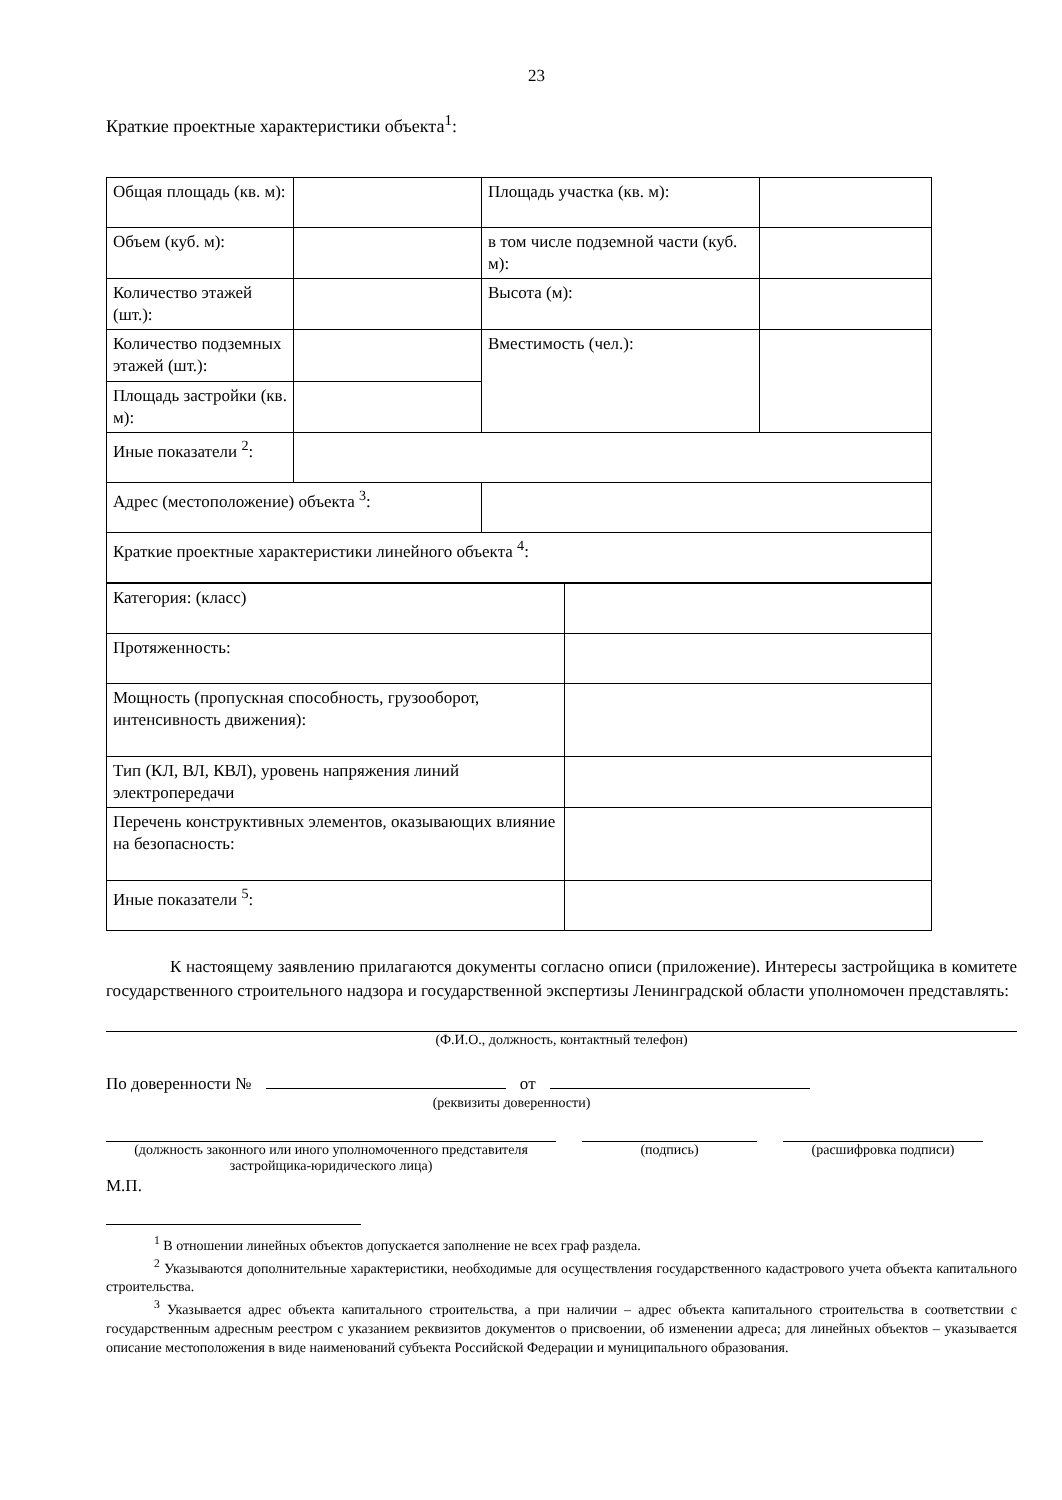23
Краткие проектные характеристики объекта<sup>1</sup>:
| Общая площадь (кв. м): | | Площадь участка (кв. м): | |
| Объем (куб. м): | | в том числе подземной части (куб. м): | |
| Количество этажей (шт.): | | Высота (м): | |
| Количество подземных этажей (шт.): | | Вместимость (чел.): | |
| Площадь застройки (кв. м): | | | |
| Иные показатели <sup>2</sup>: | | | |
| Адрес (местоположение) объекта <sup>3</sup>: | | | |
| Краткие проектные характеристики линейного объекта <sup>4</sup>: | | | |
| Категория: (класс) | |
| Протяженность: | |
| Мощность (пропускная способность, грузооборот, интенсивность движения): | |
| Тип (КЛ, ВЛ, КВЛ), уровень напряжения линий электропередачи | |
| Перечень конструктивных элементов, оказывающих влияние на безопасность: | |
| Иные показатели <sup>5</sup>: | |
К настоящему заявлению прилагаются документы согласно описи (приложение). Интересы застройщика в комитете государственного строительного надзора и государственной экспертизы Ленинградской области уполномочен представлять:
(Ф.И.О., должность, контактный телефон)
По доверенности № от
(реквизиты доверенности)
(должность законного или иного уполномоченного представителя застройщика-юридического лица)
(подпись) (расшифровка подписи)
М.П.
<sup>1</sup> В отношении линейных объектов допускается заполнение не всех граф раздела.
<sup>2</sup> Указываются дополнительные характеристики, необходимые для осуществления государственного кадастрового учета объекта капитального строительства.
<sup>3</sup> Указывается адрес объекта капитального строительства, а при наличии – адрес объекта капитального строительства в соответствии с государственным адресным реестром с указанием реквизитов документов о присвоении, об изменении адреса; для линейных объектов – указывается описание местоположения в виде наименований субъекта Российской Федерации и муниципального образования.